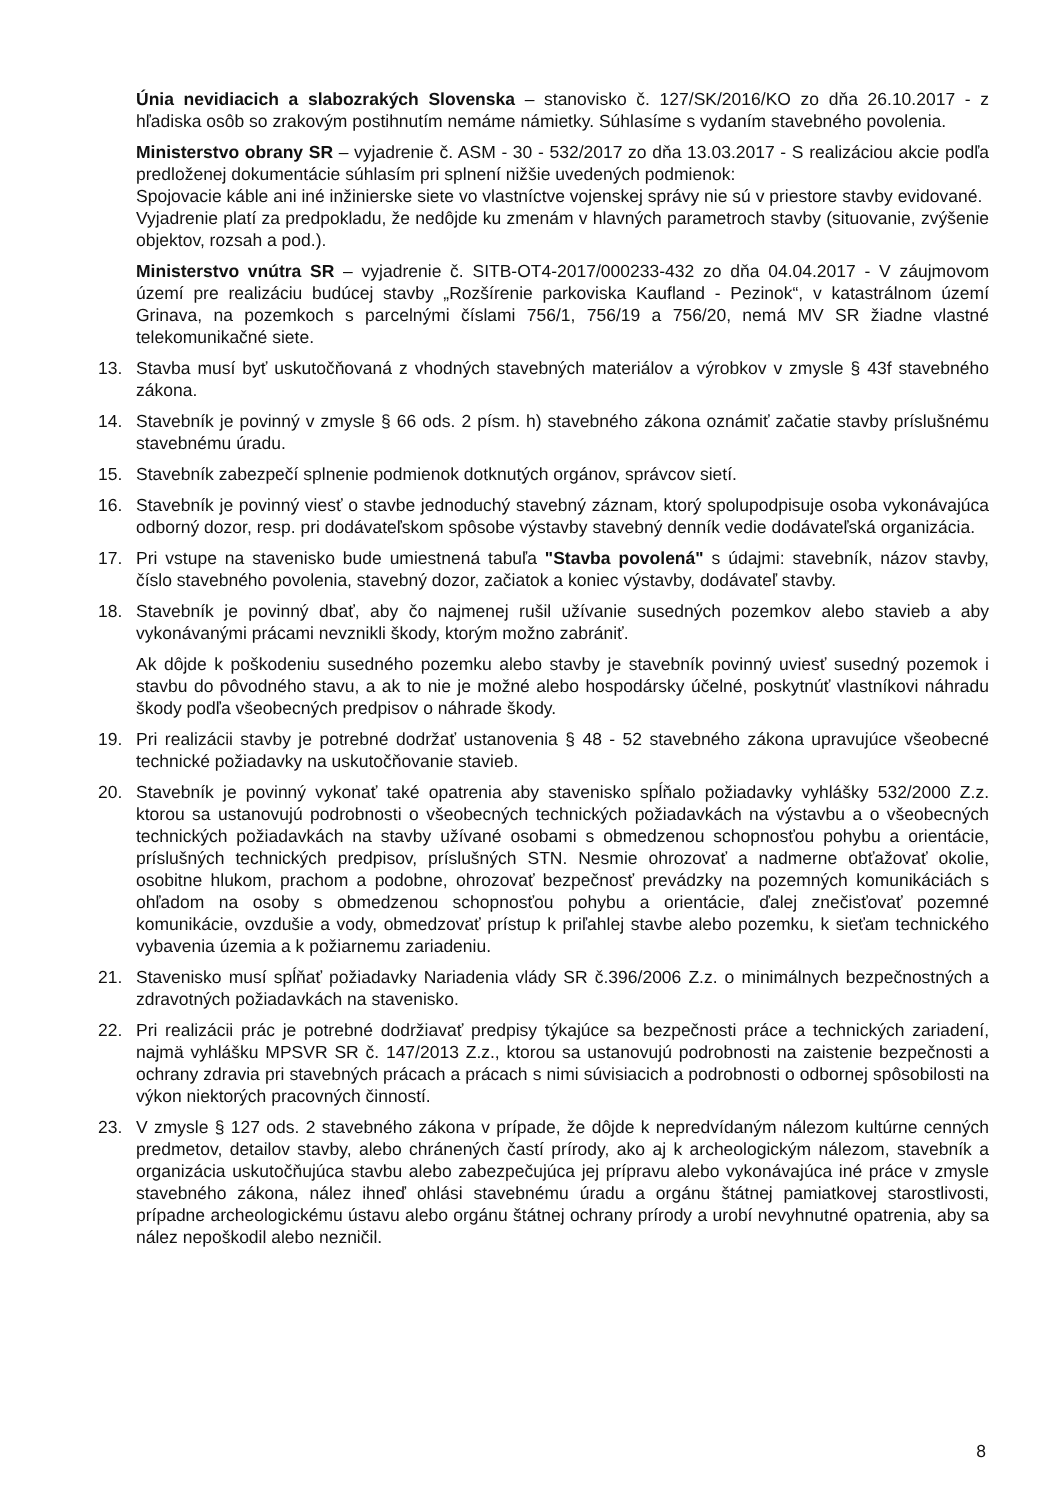Únia nevidiacich a slabozrakých Slovenska – stanovisko č. 127/SK/2016/KO zo dňa 26.10.2017 - z hľadiska osôb so zrakovým postihnutím nemáme námietky. Súhlasíme s vydaním stavebného povolenia.
Ministerstvo obrany SR – vyjadrenie č. ASM - 30 - 532/2017 zo dňa 13.03.2017 - S realizáciou akcie podľa predloženej dokumentácie súhlasím pri splnení nižšie uvedených podmienok:
Spojovacie káble ani iné inžinierske siete vo vlastníctve vojenskej správy nie sú v priestore stavby evidované.
Vyjadrenie platí za predpokladu, že nedôjde ku zmenám v hlavných parametroch stavby (situovanie, zvýšenie objektov, rozsah a pod.).
Ministerstvo vnútra SR – vyjadrenie č. SITB-OT4-2017/000233-432 zo dňa 04.04.2017 - V záujmovom území pre realizáciu budúcej stavby „Rozšírenie parkoviska Kaufland - Pezinok“, v katastrálnom území Grinava, na pozemkoch s parcelnými číslami 756/1, 756/19 a 756/20, nemá MV SR žiadne vlastné telekomunikačné siete.
13. Stavba musí byť uskutočňovaná z vhodných stavebných materiálov a výrobkov v zmysle § 43f stavebného zákona.
14. Stavebník je povinný v zmysle § 66 ods. 2 písm. h) stavebného zákona oznámiť začatie stavby príslušnému stavebnému úradu.
15. Stavebník zabezpečí splnenie podmienok dotknutých orgánov, správcov sietí.
16. Stavebník je povinný viesť o stavbe jednoduchý stavebný záznam, ktorý spolupodpisuje osoba vykonávajúca odborný dozor, resp. pri dodávateľskom spôsobe výstavby stavebný denník vedie dodávateľská organizácia.
17. Pri vstupe na stavenisko bude umiestnená tabuľa "Stavba povolená" s údajmi: stavebník, názov stavby, číslo stavebného povolenia, stavebný dozor, začiatok a koniec výstavby, dodávateľ stavby.
18. Stavebník je povinný dbať, aby čo najmenej rušil užívanie susedných pozemkov alebo stavieb a aby vykonávanými prácami nevznikli škody, ktorým možno zabrániť.
Ak dôjde k poškodeniu susedného pozemku alebo stavby je stavebník povinný uviesť susedný pozemok i stavbu do pôvodného stavu, a ak to nie je možné alebo hospodársky účelné, poskytnúť vlastníkovi náhradu škody podľa všeobecných predpisov o náhrade škody.
19. Pri realizácii stavby je potrebné dodržať ustanovenia § 48 - 52 stavebného zákona upravujúce všeobecné technické požiadavky na uskutočňovanie stavieb.
20. Stavebník je povinný vykonať také opatrenia aby stavenisko spĺňalo požiadavky vyhlášky 532/2000 Z.z. ktorou sa ustanovujú podrobnosti o všeobecných technických požiadavkách na výstavbu a o všeobecných technických požiadavkách na stavby užívané osobami s obmedzenou schopnosťou pohybu a orientácie, príslušných technických predpisov, príslušných STN. Nesmie ohrozovať a nadmerne obťažovať okolie, osobitne hlukom, prachom a podobne, ohrozovať bezpečnosť prevádzky na pozemných komunikáciách s ohľadom na osoby s obmedzenou schopnosťou pohybu a orientácie, ďalej znečisťovať pozemné komunikácie, ovzdušie a vody, obmedzovať prístup k priľahlej stavbe alebo pozemku, k sieťam technického vybavenia územia a k požiarnemu zariadeniu.
21. Stavenisko musí spĺňať požiadavky Nariadenia vlády SR č.396/2006 Z.z. o minimálnych bezpečnostných a zdravotných požiadavkách na stavenisko.
22. Pri realizácii prác je potrebné dodržiavať predpisy týkajúce sa bezpečnosti práce a technických zariadení, najmä vyhlášku MPSVR SR č. 147/2013 Z.z., ktorou sa ustanovujú podrobnosti na zaistenie bezpečnosti a ochrany zdravia pri stavebných prácach a prácach s nimi súvisiacich a podrobnosti o odbornej spôsobilosti na výkon niektorých pracovných činností.
23. V zmysle § 127 ods. 2 stavebného zákona v prípade, že dôjde k nepredvídaným nálezom kultúrne cenných predmetov, detailov stavby, alebo chránených častí prírody, ako aj k archeologickým nálezom, stavebník a organizácia uskutočňujúca stavbu alebo zabezpečujúca jej prípravu alebo vykonávajúca iné práce v zmysle stavebného zákona, nález ihneď ohlási stavebnému úradu a orgánu štátnej pamiatkovej starostlivosti, prípadne archeologickému ústavu alebo orgánu štátnej ochrany prírody a urobí nevyhnutné opatrenia, aby sa nález nepoškodil alebo nezničil.
8